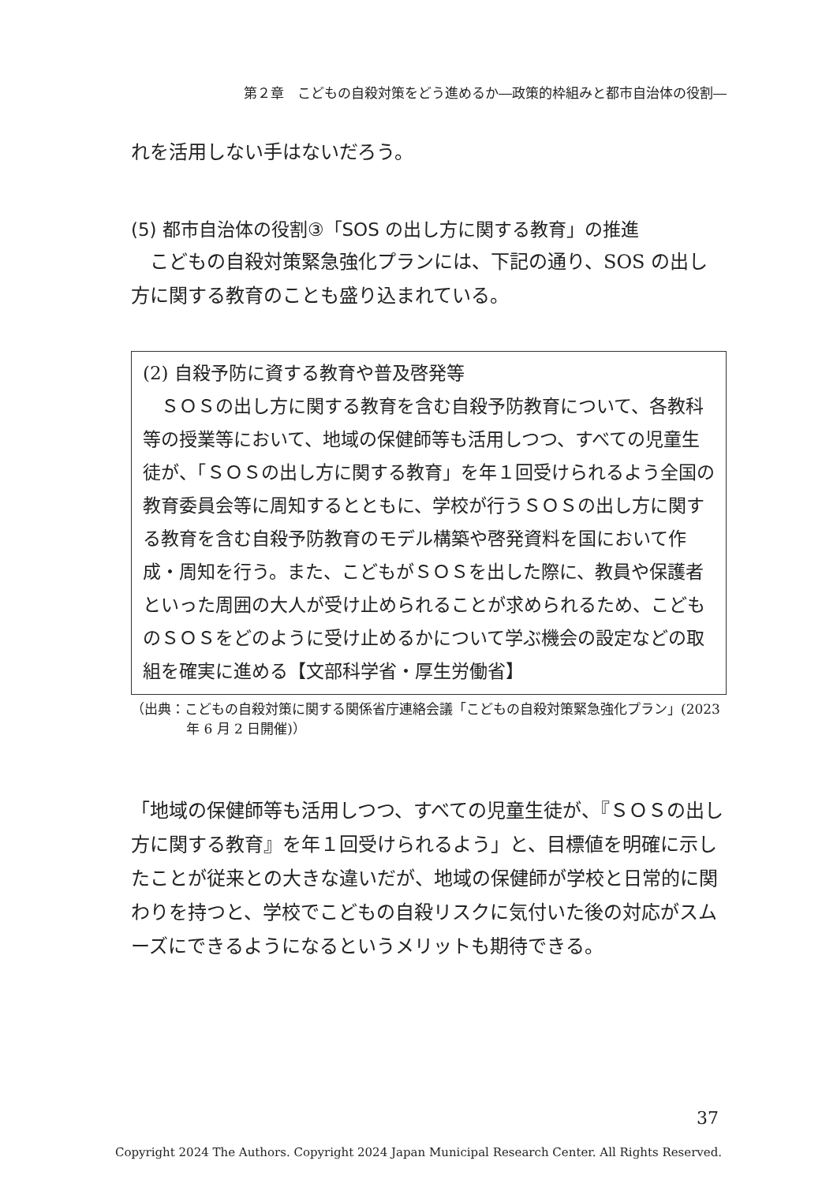第２章　こどもの自殺対策をどう進めるか―政策的枠組みと都市自治体の役割―
れを活用しない手はないだろう。
(5) 都市自治体の役割③「SOS の出し方に関する教育」の推進
　こどもの自殺対策緊急強化プランには、下記の通り、SOS の出し方に関する教育のことも盛り込まれている。
(2) 自殺予防に資する教育や普及啓発等
　ＳＯＳの出し方に関する教育を含む自殺予防教育について、各教科等の授業等において、地域の保健師等も活用しつつ、すべての児童生徒が、「ＳＯＳの出し方に関する教育」を年１回受けられるよう全国の教育委員会等に周知するとともに、学校が行うＳＯＳの出し方に関する教育を含む自殺予防教育のモデル構築や啓発資料を国において作成・周知を行う。また、こどもがＳＯＳを出した際に、教員や保護者といった周囲の大人が受け止められることが求められるため、こどものＳＯＳをどのように受け止めるかについて学ぶ機会の設定などの取組を確実に進める【文部科学省・厚生労働省】
（出典：こどもの自殺対策に関する関係省庁連絡会議「こどもの自殺対策緊急強化プラン」(2023 年 6 月 2 日開催)）
「地域の保健師等も活用しつつ、すべての児童生徒が、『ＳＯＳの出し方に関する教育』を年１回受けられるよう」と、目標値を明確に示したことが従来との大きな違いだが、地域の保健師が学校と日常的に関わりを持つと、学校でこどもの自殺リスクに気付いた後の対応がスムーズにできるようになるというメリットも期待できる。
37
Copyright 2024 The Authors. Copyright 2024 Japan Municipal Research Center. All Rights Reserved.